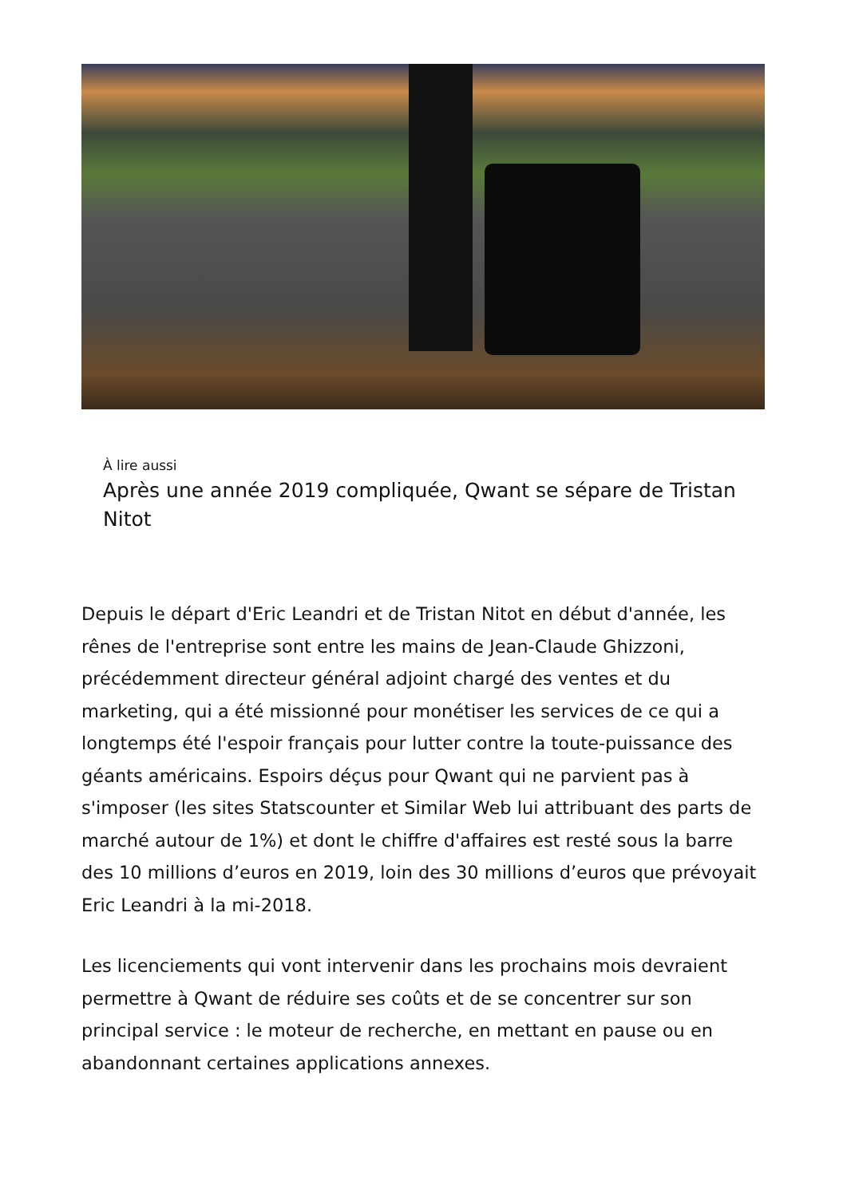À lire aussi
Après une année 2019 compliquée, Qwant se sépare de Tristan Nitot
Depuis le départ d'Eric Leandri et de Tristan Nitot en début d'année, les rênes de l'entreprise sont entre les mains de Jean-Claude Ghizzoni, précédemment directeur général adjoint chargé des ventes et du marketing, qui a été missionné pour monétiser les services de ce qui a longtemps été l'espoir français pour lutter contre la toute-puissance des géants américains. Espoirs déçus pour Qwant qui ne parvient pas à s'imposer (les sites Statscounter et Similar Web lui attribuant des parts de marché autour de 1%) et dont le chiffre d'affaires est resté sous la barre des 10 millions d’euros en 2019, loin des 30 millions d’euros que prévoyait Eric Leandri à la mi-2018.
Les licenciements qui vont intervenir dans les prochains mois devraient permettre à Qwant de réduire ses coûts et de se concentrer sur son principal service : le moteur de recherche, en mettant en pause ou en abandonnant certaines applications annexes.